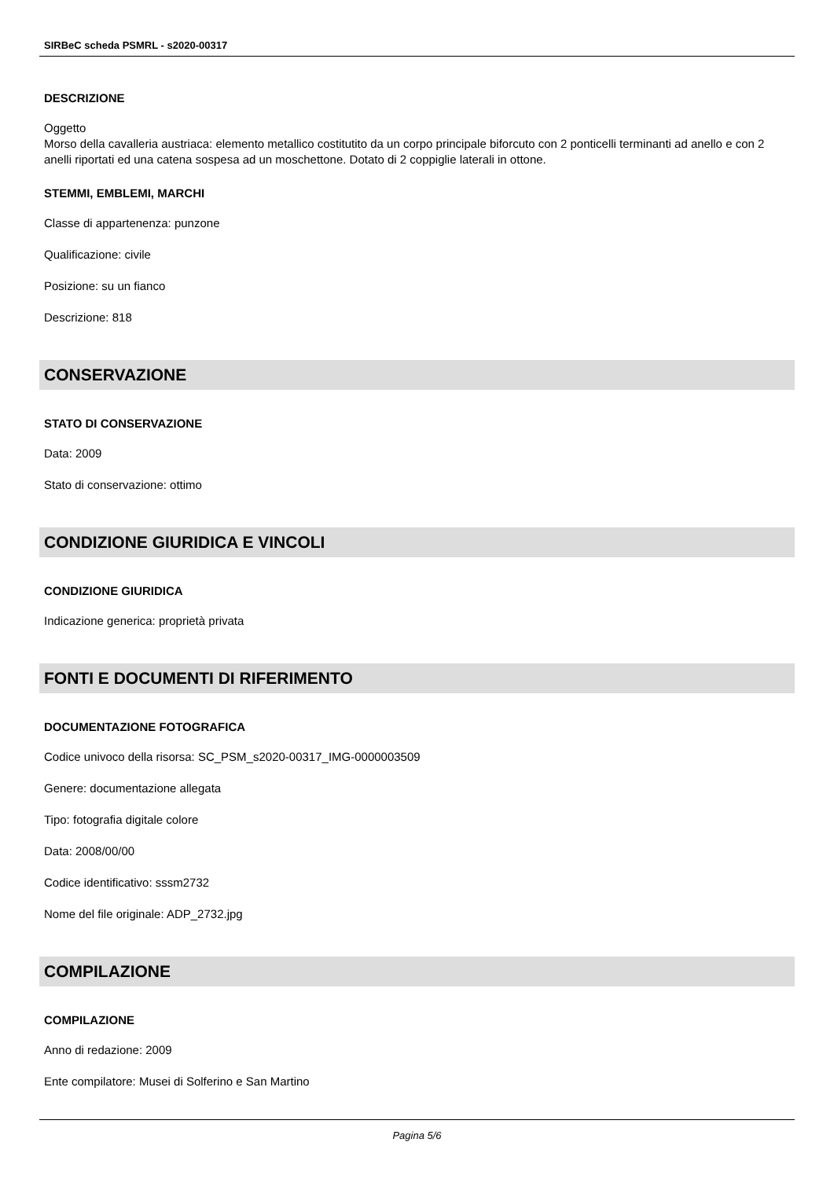SIRBeC scheda PSMRL - s2020-00317
DESCRIZIONE
Oggetto
Morso della cavalleria austriaca: elemento metallico costitutito da un corpo principale biforcuto con 2 ponticelli terminanti ad anello e con 2 anelli riportati ed una catena sospesa ad un moschettone. Dotato di 2 coppiglie laterali in ottone.
STEMMI, EMBLEMI, MARCHI
Classe di appartenenza: punzone
Qualificazione: civile
Posizione: su un fianco
Descrizione: 818
CONSERVAZIONE
STATO DI CONSERVAZIONE
Data: 2009
Stato di conservazione: ottimo
CONDIZIONE GIURIDICA E VINCOLI
CONDIZIONE GIURIDICA
Indicazione generica: proprietà privata
FONTI E DOCUMENTI DI RIFERIMENTO
DOCUMENTAZIONE FOTOGRAFICA
Codice univoco della risorsa: SC_PSM_s2020-00317_IMG-0000003509
Genere: documentazione allegata
Tipo: fotografia digitale colore
Data: 2008/00/00
Codice identificativo: sssm2732
Nome del file originale: ADP_2732.jpg
COMPILAZIONE
COMPILAZIONE
Anno di redazione: 2009
Ente compilatore: Musei di Solferino e San Martino
Pagina 5/6